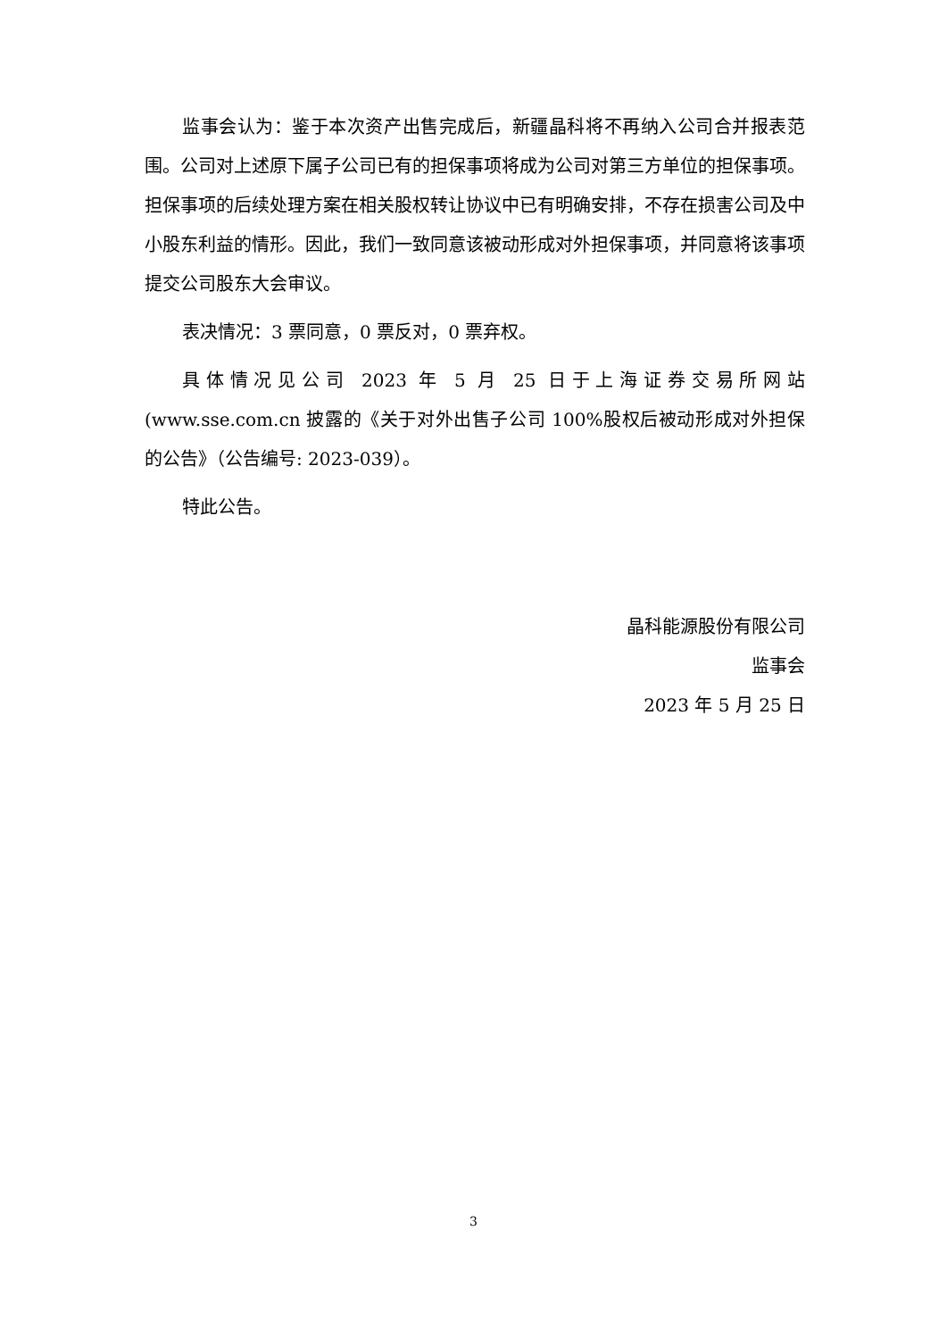监事会认为：鉴于本次资产出售完成后，新疆晶科将不再纳入公司合并报表范围。公司对上述原下属子公司已有的担保事项将成为公司对第三方单位的担保事项。担保事项的后续处理方案在相关股权转让协议中已有明确安排，不存在损害公司及中小股东利益的情形。因此，我们一致同意该被动形成对外担保事项，并同意将该事项提交公司股东大会审议。
表决情况：3 票同意，0 票反对，0 票弃权。
具体情况见公司 2023 年 5 月 25 日于上海证券交易所网站(www.sse.com.cn 披露的《关于对外出售子公司 100%股权后被动形成对外担保的公告》（公告编号: 2023-039）。
特此公告。
晶科能源股份有限公司
监事会
2023 年 5 月 25 日
3